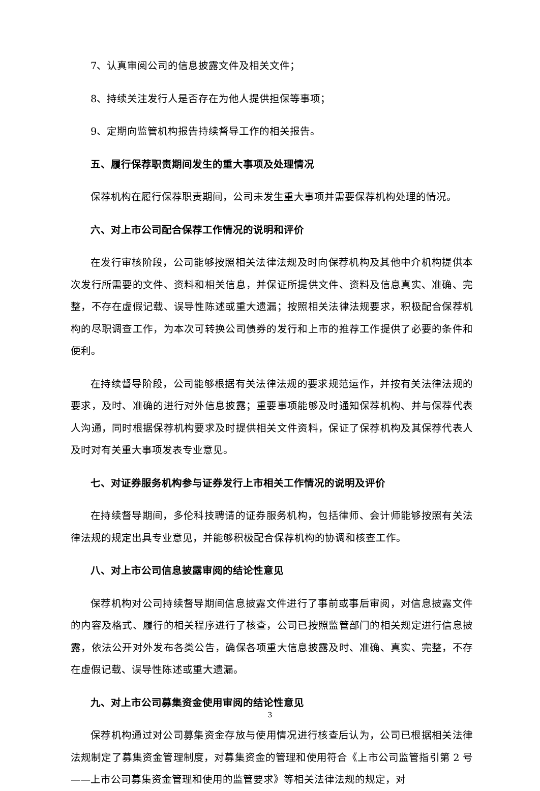7、认真审阅公司的信息披露文件及相关文件；
8、持续关注发行人是否存在为他人提供担保等事项；
9、定期向监管机构报告持续督导工作的相关报告。
五、履行保荐职责期间发生的重大事项及处理情况
保荐机构在履行保荐职责期间，公司未发生重大事项并需要保荐机构处理的情况。
六、对上市公司配合保荐工作情况的说明和评价
在发行审核阶段，公司能够按照相关法律法规及时向保荐机构及其他中介机构提供本次发行所需要的文件、资料和相关信息，并保证所提供文件、资料及信息真实、准确、完整，不存在虚假记载、误导性陈述或重大遗漏；按照相关法律法规要求，积极配合保荐机构的尽职调查工作，为本次可转换公司债券的发行和上市的推荐工作提供了必要的条件和便利。
在持续督导阶段，公司能够根据有关法律法规的要求规范运作，并按有关法律法规的要求，及时、准确的进行对外信息披露；重要事项能够及时通知保荐机构、并与保荐代表人沟通，同时根据保荐机构要求及时提供相关文件资料，保证了保荐机构及其保荐代表人及时对有关重大事项发表专业意见。
七、对证券服务机构参与证券发行上市相关工作情况的说明及评价
在持续督导期间，多伦科技聘请的证券服务机构，包括律师、会计师能够按照有关法律法规的规定出具专业意见，并能够积极配合保荐机构的协调和核查工作。
八、对上市公司信息披露审阅的结论性意见
保荐机构对公司持续督导期间信息披露文件进行了事前或事后审阅，对信息披露文件的内容及格式、履行的相关程序进行了核查，公司已按照监管部门的相关规定进行信息披露，依法公开对外发布各类公告，确保各项重大信息披露及时、准确、真实、完整，不存在虚假记载、误导性陈述或重大遗漏。
九、对上市公司募集资金使用审阅的结论性意见
保荐机构通过对公司募集资金存放与使用情况进行核查后认为，公司已根据相关法律法规制定了募集资金管理制度，对募集资金的管理和使用符合《上市公司监管指引第 2 号——上市公司募集资金管理和使用的监管要求》等相关法律法规的规定，对
3